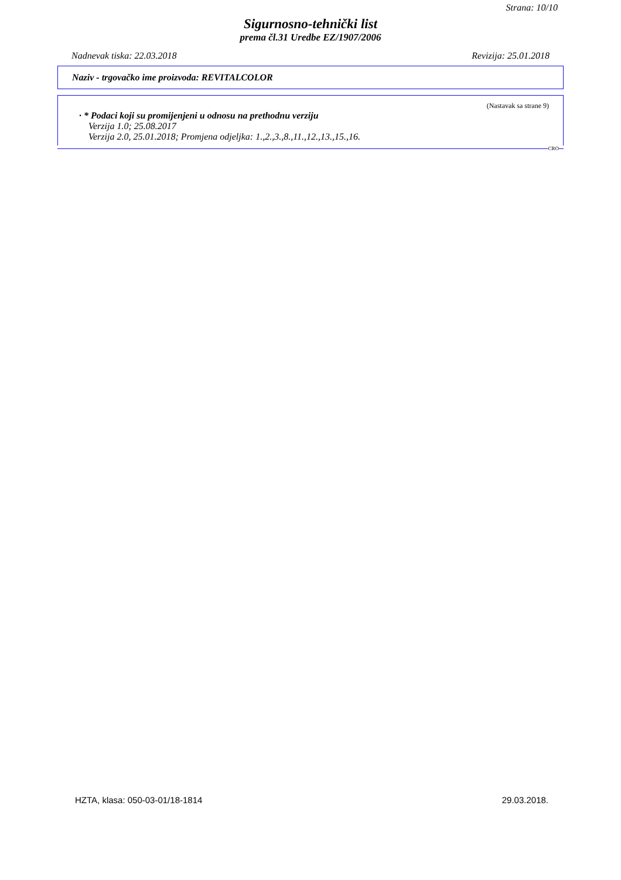Strana: 10/10
Sigurnosno-tehnički list
prema čl.31 Uredbe EZ/1907/2006
Nadnevak tiska: 22.03.2018 Revizija: 25.01.2018
Naziv - trgovačko ime proizvoda: REVITALCOLOR
(Nastavak sa strane 9)
· * Podaci koji su promijenjeni u odnosu na prethodnu verziju
Verzija 1.0; 25.08.2017
Verzija 2.0, 25.01.2018; Promjena odjeljka: 1.,2.,3.,8.,11.,12.,13.,15.,16.
CRO
HZTA, klasa: 050-03-01/18-1814 29.03.2018.